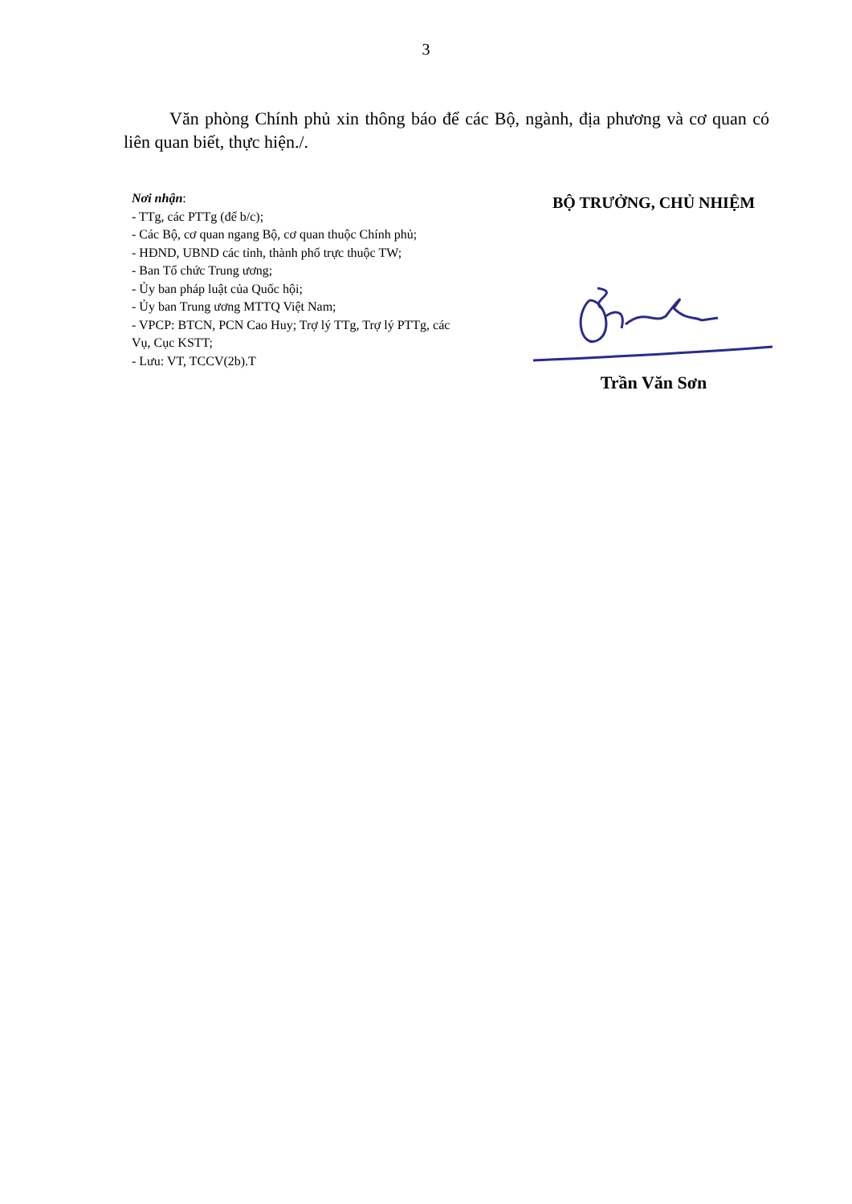3
Văn phòng Chính phủ xin thông báo để các Bộ, ngành, địa phương và cơ quan có liên quan biết, thực hiện./.
Nơi nhận:
- TTg, các PTTg (để b/c);
- Các Bộ, cơ quan ngang Bộ, cơ quan thuộc Chính phủ;
- HĐND, UBND các tỉnh, thành phố trực thuộc TW;
- Ban Tổ chức Trung ương;
- Ủy ban pháp luật của Quốc hội;
- Ủy ban Trung ương MTTQ Việt Nam;
- VPCP: BTCN, PCN Cao Huy; Trợ lý TTg, Trợ lý PTTg, các Vụ, Cục KSTT;
- Lưu: VT, TCCV(2b).T
BỘ TRƯỞNG, CHỦ NHIỆM
Trần Văn Sơn